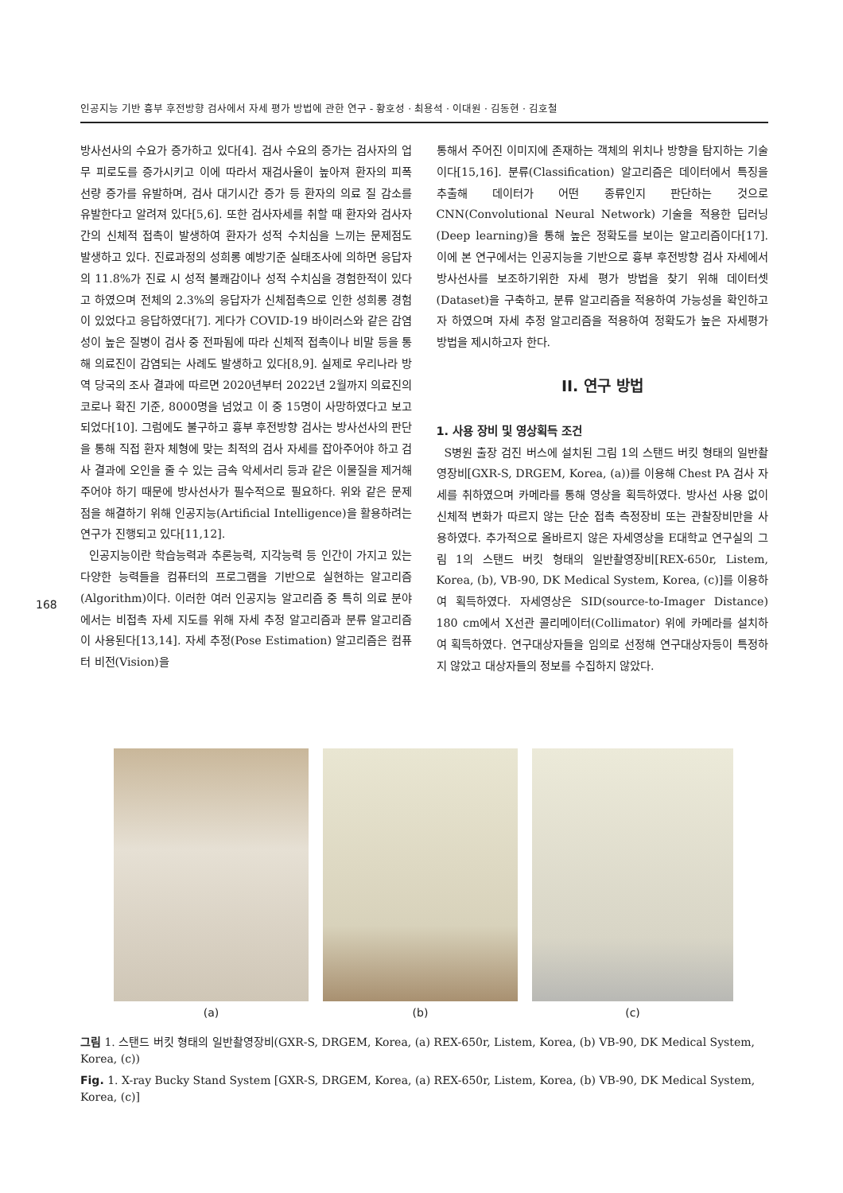인공지능 기반 흉부 후전방향 검사에서 자세 평가 방법에 관한 연구 - 황호성 · 최용석 · 이대원 · 김동현 · 김호철
168
방사선사의 수요가 증가하고 있다[4]. 검사 수요의 증가는 검사자의 업무 피로도를 증가시키고 이에 따라서 재검사율이 높아져 환자의 피폭 선량 증가를 유발하며, 검사 대기시간 증가 등 환자의 의료 질 감소를 유발한다고 알려져 있다[5,6]. 또한 검사자세를 취할 때 환자와 검사자 간의 신체적 접촉이 발생하여 환자가 성적 수치심을 느끼는 문제점도 발생하고 있다. 진료과정의 성희롱 예방기준 실태조사에 의하면 응답자의 11.8%가 진료 시 성적 불쾌감이나 성적 수치심을 경험한적이 있다고 하였으며 전체의 2.3%의 응답자가 신체접촉으로 인한 성희롱 경험이 있었다고 응답하였다[7]. 게다가 COVID-19 바이러스와 같은 감염성이 높은 질병이 검사 중 전파됨에 따라 신체적 접촉이나 비말 등을 통해 의료진이 감염되는 사례도 발생하고 있다[8,9]. 실제로 우리나라 방역 당국의 조사 결과에 따르면 2020년부터 2022년 2월까지 의료진의 코로나 확진 기준, 8000명을 넘었고 이 중 15명이 사망하였다고 보고되었다[10]. 그럼에도 불구하고 흉부 후전방향 검사는 방사선사의 판단을 통해 직접 환자 체형에 맞는 최적의 검사 자세를 잡아주어야 하고 검사 결과에 오인을 줄 수 있는 금속 악세서리 등과 같은 이물질을 제거해 주어야 하기 때문에 방사선사가 필수적으로 필요하다. 위와 같은 문제점을 해결하기 위해 인공지능(Artificial Intelligence)을 활용하려는 연구가 진행되고 있다[11,12].
인공지능이란 학습능력과 추론능력, 지각능력 등 인간이 가지고 있는 다양한 능력들을 컴퓨터의 프로그램을 기반으로 실현하는 알고리즘(Algorithm)이다. 이러한 여러 인공지능 알고리즘 중 특히 의료 분야에서는 비접촉 자세 지도를 위해 자세 추정 알고리즘과 분류 알고리즘이 사용된다[13,14]. 자세 추정(Pose Estimation) 알고리즘은 컴퓨터 비전(Vision)을
통해서 주어진 이미지에 존재하는 객체의 위치나 방향을 탐지하는 기술이다[15,16]. 분류(Classification) 알고리즘은 데이터에서 특징을 추출해 데이터가 어떤 종류인지 판단하는 것으로 CNN(Convolutional Neural Network) 기술을 적용한 딥러닝(Deep learning)을 통해 높은 정확도를 보이는 알고리즘이다[17]. 이에 본 연구에서는 인공지능을 기반으로 흉부 후전방향 검사 자세에서 방사선사를 보조하기위한 자세 평가 방법을 찾기 위해 데이터셋(Dataset)을 구축하고, 분류 알고리즘을 적용하여 가능성을 확인하고자 하였으며 자세 추정 알고리즘을 적용하여 정확도가 높은 자세평가 방법을 제시하고자 한다.
II. 연구 방법
1. 사용 장비 및 영상획득 조건
S병원 출장 검진 버스에 설치된 그림 1의 스탠드 버킷 형태의 일반촬영장비[GXR-S, DRGEM, Korea, (a))를 이용해 Chest PA 검사 자세를 취하였으며 카메라를 통해 영상을 획득하였다. 방사선 사용 없이 신체적 변화가 따르지 않는 단순 접촉 측정장비 또는 관찰장비만을 사용하였다. 추가적으로 올바르지 않은 자세영상을 E대학교 연구실의 그림 1의 스탠드 버킷 형태의 일반촬영장비[REX-650r, Listem, Korea, (b), VB-90, DK Medical System, Korea, (c)]를 이용하여 획득하였다. 자세영상은 SID(source-to-Imager Distance) 180 cm에서 X선관 콜리메이터(Collimator) 위에 카메라를 설치하여 획득하였다. 연구대상자들을 임의로 선정해 연구대상자등이 특정하지 않았고 대상자들의 정보를 수집하지 않았다.
(a) (b) (c)
그림 1. 스탠드 버킷 형태의 일반촬영장비(GXR-S, DRGEM, Korea, (a) REX-650r, Listem, Korea, (b) VB-90, DK Medical System, Korea, (c))
Fig. 1. X-ray Bucky Stand System [GXR-S, DRGEM, Korea, (a) REX-650r, Listem, Korea, (b) VB-90, DK Medical System, Korea, (c)]